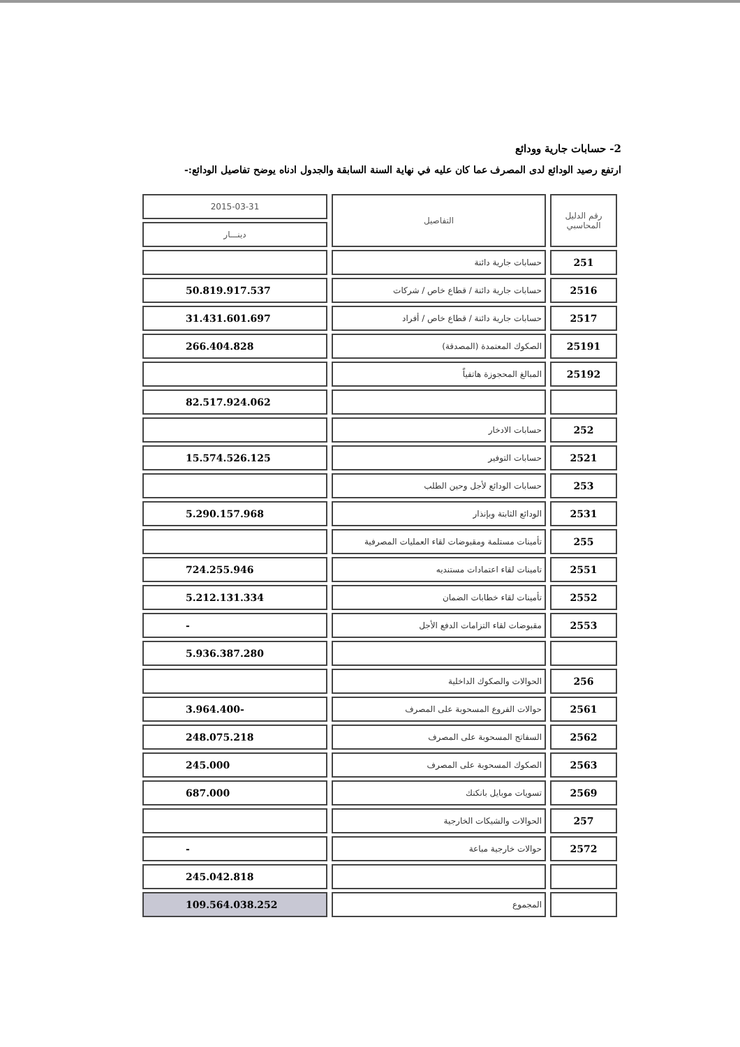2- حسابات جارية وودائع
ارتفع رصيد الودائع لدى المصرف عما كان عليه في نهاية السنة السابقة والجدول ادناه يوضح تفاصيل الودائع:-
| رقم الدليل المحاسبي | التفاصيل | 2015-03-31 |
| --- | --- | --- |
| | | دينـــار |
| 251 | حسابات جارية دائنة | |
| 2516 | حسابات جارية دائنة / قطاع خاص / شركات | 50.819.917.537 |
| 2517 | حسابات جارية دائنة / قطاع خاص / أفراد | 31.431.601.697 |
| 25191 | الصكوك المعتمدة (المصدقة) | 266.404.828 |
| 25192 | المبالغ المحجوزة هاتفياً | |
| | | 82.517.924.062 |
| 252 | حسابات الادخار | |
| 2521 | حسابات التوفير | 15.574.526.125 |
| 253 | حسابات الودائع لأجل وحين الطلب | |
| 2531 | الودائع الثابتة وبإنذار | 5.290.157.968 |
| 255 | تأمينات مستلمة ومقبوضات لقاء العمليات المصرفية | |
| 2551 | تامينات لقاء اعتمادات مستنديه | 724.255.946 |
| 2552 | تأمينات لقاء خطابات الضمان | 5.212.131.334 |
| 2553 | مقبوضات لقاء التزامات الدفع الأجل | - |
| | | 5.936.387.280 |
| 256 | الحوالات والصكوك الداخلية | |
| 2561 | حوالات الفروع المسحوبة على المصرف | 3.964.400- |
| 2562 | السفاتج المسحوبة على المصرف | 248.075.218 |
| 2563 | الصكوك المسحوبة على المصرف | 245.000 |
| 2569 | تسويات موبايل بانكنك | 687.000 |
| 257 | الحوالات والشيكات الخارجية | |
| 2572 | حوالات خارجية مباعة | - |
| | | 245.042.818 |
| | المجموع | 109.564.038.252 |